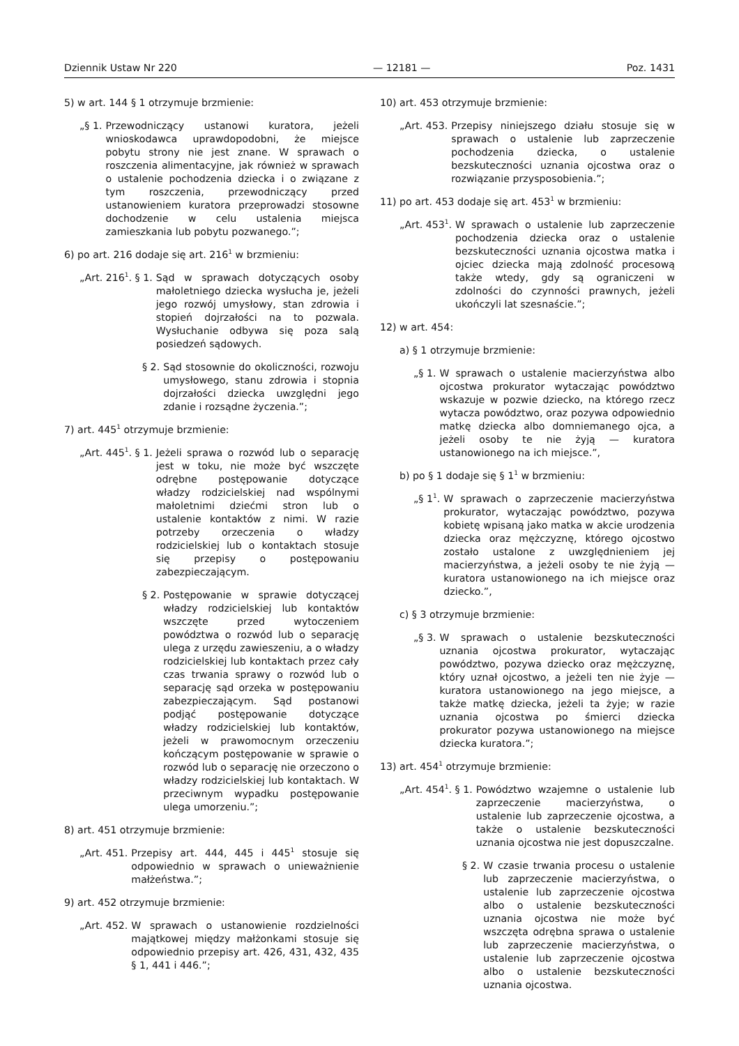Dziennik Ustaw Nr 220 — 12181 — Poz. 1431
5) w art. 144 § 1 otrzymuje brzmienie:
„§ 1. Przewodniczący ustanowi kuratora, jeżeli wnioskodawca uprawdopodobni, że miejsce pobytu strony nie jest znane. W sprawach o roszczenia alimentacyjne, jak również w sprawach o ustalenie pochodzenia dziecka i o związane z tym roszczenia, przewodniczący przed ustanowieniem kuratora przeprowadzi stosowne dochodzenie w celu ustalenia miejsca zamieszkania lub pobytu pozwanego.”;
6) po art. 216 dodaje się art. 216<sup>1</sup> w brzmieniu:
„Art. 216<sup>1</sup>. § 1. Sąd w sprawach dotyczących osoby małoletniego dziecka wysłucha je, jeżeli jego rozwój umysłowy, stan zdrowia i stopień dojrzałości na to pozwala. Wysłuchanie odbywa się poza salą posiedzeń sądowych.
§ 2. Sąd stosownie do okoliczności, rozwoju umysłowego, stanu zdrowia i stopnia dojrzałości dziecka uwzględni jego zdanie i rozsądne życzenia.”;
7) art. 445<sup>1</sup> otrzymuje brzmienie:
„Art. 445<sup>1</sup>. § 1. Jeżeli sprawa o rozwód lub o separację jest w toku, nie może być wszczęte odrębne postępowanie dotyczące władzy rodzicielskiej nad wspólnymi małoletnimi dziećmi stron lub o ustalenie kontaktów z nimi. W razie potrzeby orzeczenia o władzy rodzicielskiej lub o kontaktach stosuje się przepisy o postępowaniu zabezpieczającym.
§ 2. Postępowanie w sprawie dotyczącej władzy rodzicielskiej lub kontaktów wszczęte przed wytoczeniem powództwa o rozwód lub o separację ulega z urzędu zawieszeniu, a o władzy rodzicielskiej lub kontaktach przez cały czas trwania sprawy o rozwód lub o separację sąd orzeka w postępowaniu zabezpieczającym. Sąd postanowi podjąć postępowanie dotyczące władzy rodzicielskiej lub kontaktów, jeżeli w prawomocnym orzeczeniu kończącym postępowanie w sprawie o rozwód lub o separację nie orzeczono o władzy rodzicielskiej lub kontaktach. W przeciwnym wypadku postępowanie ulega umorzeniu.”;
8) art. 451 otrzymuje brzmienie:
„Art. 451. Przepisy art. 444, 445 i 445<sup>1</sup> stosuje się odpowiednio w sprawach o unieważnienie małżeństwa.”;
9) art. 452 otrzymuje brzmienie:
„Art. 452. W sprawach o ustanowienie rozdzielności majątkowej między małżonkami stosuje się odpowiednio przepisy art. 426, 431, 432, 435 § 1, 441 i 446.”;
10) art. 453 otrzymuje brzmienie:
„Art. 453. Przepisy niniejszego działu stosuje się w sprawach o ustalenie lub zaprzeczenie pochodzenia dziecka, o ustalenie bezskuteczności uznania ojcostwa oraz o rozwiązanie przysposobienia.”;
11) po art. 453 dodaje się art. 453<sup>1</sup> w brzmieniu:
„Art. 453<sup>1</sup>. W sprawach o ustalenie lub zaprzeczenie pochodzenia dziecka oraz o ustalenie bezskuteczności uznania ojcostwa matka i ojciec dziecka mają zdolność procesową także wtedy, gdy są ograniczeni w zdolności do czynności prawnych, jeżeli ukończyli lat szesnaście.”;
12) w art. 454:
a) § 1 otrzymuje brzmienie:
„§ 1. W sprawach o ustalenie macierzyństwa albo ojcostwa prokurator wytaczając powództwo wskazuje w pozwie dziecko, na którego rzecz wytacza powództwo, oraz pozywa odpowiednio matkę dziecka albo domniemanego ojca, a jeżeli osoby te nie żyją — kuratora ustanowionego na ich miejsce.”,
b) po § 1 dodaje się § 1<sup>1</sup> w brzmieniu:
„§ 1<sup>1</sup>. W sprawach o zaprzeczenie macierzyństwa prokurator, wytaczając powództwo, pozywa kobietę wpisaną jako matka w akcie urodzenia dziecka oraz mężczyznę, którego ojcostwo zostało ustalone z uwzględnieniem jej macierzyństwa, a jeżeli osoby te nie żyją — kuratora ustanowionego na ich miejsce oraz dziecko.”,
c) § 3 otrzymuje brzmienie:
„§ 3. W sprawach o ustalenie bezskuteczności uznania ojcostwa prokurator, wytaczając powództwo, pozywa dziecko oraz mężczyznę, który uznał ojcostwo, a jeżeli ten nie żyje — kuratora ustanowionego na jego miejsce, a także matkę dziecka, jeżeli ta żyje; w razie uznania ojcostwa po śmierci dziecka prokurator pozywa ustanowionego na miejsce dziecka kuratora.”;
13) art. 454<sup>1</sup> otrzymuje brzmienie:
„Art. 454<sup>1</sup>. § 1. Powództwo wzajemne o ustalenie lub zaprzeczenie macierzyństwa, o ustalenie lub zaprzeczenie ojcostwa, a także o ustalenie bezskuteczności uznania ojcostwa nie jest dopuszczalne.
§ 2. W czasie trwania procesu o ustalenie lub zaprzeczenie macierzyństwa, o ustalenie lub zaprzeczenie ojcostwa albo o ustalenie bezskuteczności uznania ojcostwa nie może być wszczęta odrębna sprawa o ustalenie lub zaprzeczenie macierzyństwa, o ustalenie lub zaprzeczenie ojcostwa albo o ustalenie bezskuteczności uznania ojcostwa.